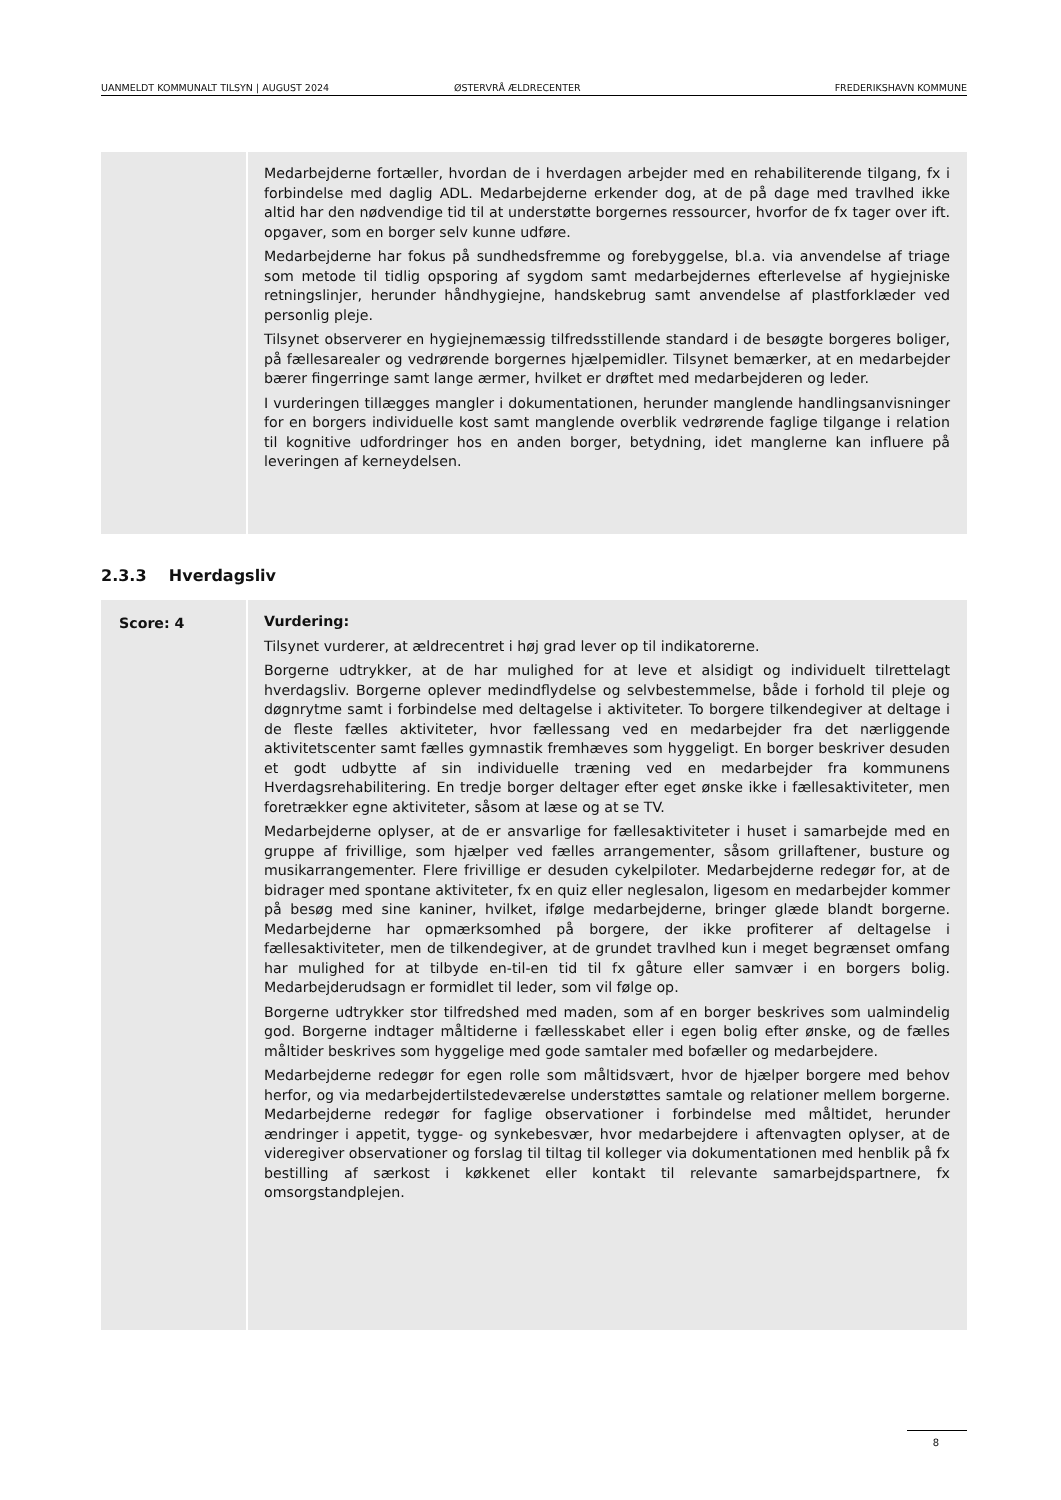UANMELDT KOMMUNALT TILSYN | AUGUST 2024 ØSTERVRÅ ÆLDRECENTER FREDERIKSHAVN KOMMUNE
| | Medarbejderne fortæller, hvordan de i hverdagen arbejder med en rehabiliterende tilgang, fx i forbindelse med daglig ADL. Medarbejderne erkender dog, at de på dage med travlhed ikke altid har den nødvendige tid til at understøtte borgernes ressourcer, hvorfor de fx tager over ift. opgaver, som en borger selv kunne udføre. Medarbejderne har fokus på sundhedsfremme og forebyggelse, bl.a. via anvendelse af triage som metode til tidlig opsporing af sygdom samt medarbejdernes efterlevelse af hygiejniske retningslinjer, herunder håndhygiejne, handskebrug samt anvendelse af plastforklæder ved personlig pleje. Tilsynet observerer en hygiejnemæssig tilfredsstillende standard i de besøgte borgeres boliger, på fællesarealer og vedrørende borgernes hjælpemidler. Tilsynet bemærker, at en medarbejder bærer fingerringe samt lange ærmer, hvilket er drøftet med medarbejderen og leder. I vurderingen tillægges mangler i dokumentationen, herunder manglende handlingsanvisninger for en borgers individuelle kost samt manglende overblik vedrørende faglige tilgange i relation til kognitive udfordringer hos en anden borger, betydning, idet manglerne kan influere på leveringen af kerneydelsen. |
2.3.3 Hverdagsliv
| Score: 4 | Vurdering: Tilsynet vurderer, at ældrecentret i høj grad lever op til indikatorerne. Borgerne udtrykker, at de har mulighed for at leve et alsidigt og individuelt tilrettelagt hverdagsliv. Borgerne oplever medindflydelse og selvbestemmelse, både i forhold til pleje og døgnrytme samt i forbindelse med deltagelse i aktiviteter. To borgere tilkendegiver at deltage i de fleste fælles aktiviteter, hvor fællessang ved en medarbejder fra det nærliggende aktivitetscenter samt fælles gymnastik fremhæves som hyggeligt. En borger beskriver desuden et godt udbytte af sin individuelle træning ved en medarbejder fra kommunens Hverdagsrehabilitering. En tredje borger deltager efter eget ønske ikke i fællesaktiviteter, men foretrækker egne aktiviteter, såsom at læse og at se TV. Medarbejderne oplyser, at de er ansvarlige for fællesaktiviteter i huset i samarbejde med en gruppe af frivillige, som hjælper ved fælles arrangementer, såsom grillaftener, busture og musikarrangementer. Flere frivillige er desuden cykelpiloter. Medarbejderne redegør for, at de bidrager med spontane aktiviteter, fx en quiz eller neglesalon, ligesom en medarbejder kommer på besøg med sine kaniner, hvilket, ifølge medarbejderne, bringer glæde blandt borgerne. Medarbejderne har opmærksomhed på borgere, der ikke profiterer af deltagelse i fællesaktiviteter, men de tilkendegiver, at de grundet travlhed kun i meget begrænset omfang har mulighed for at tilbyde en-til-en tid til fx gåture eller samvær i en borgers bolig. Medarbejderudsagn er formidlet til leder, som vil følge op. Borgerne udtrykker stor tilfredshed med maden, som af en borger beskrives som ualmindelig god. Borgerne indtager måltiderne i fællesskabet eller i egen bolig efter ønske, og de fælles måltider beskrives som hyggelige med gode samtaler med bofæller og medarbejdere. Medarbejderne redegør for egen rolle som måltidsvært, hvor de hjælper borgere med behov herfor, og via medarbejdertilstedeværelse understøttes samtale og relationer mellem borgerne. Medarbejderne redegør for faglige observationer i forbindelse med måltidet, herunder ændringer i appetit, tygge- og synkebesvær, hvor medarbejdere i aftenvagten oplyser, at de videregiver observationer og forslag til tiltag til kolleger via dokumentationen med henblik på fx bestilling af særkost i køkkenet eller kontakt til relevante samarbejdspartnere, fx omsorgstandplejen. |
8